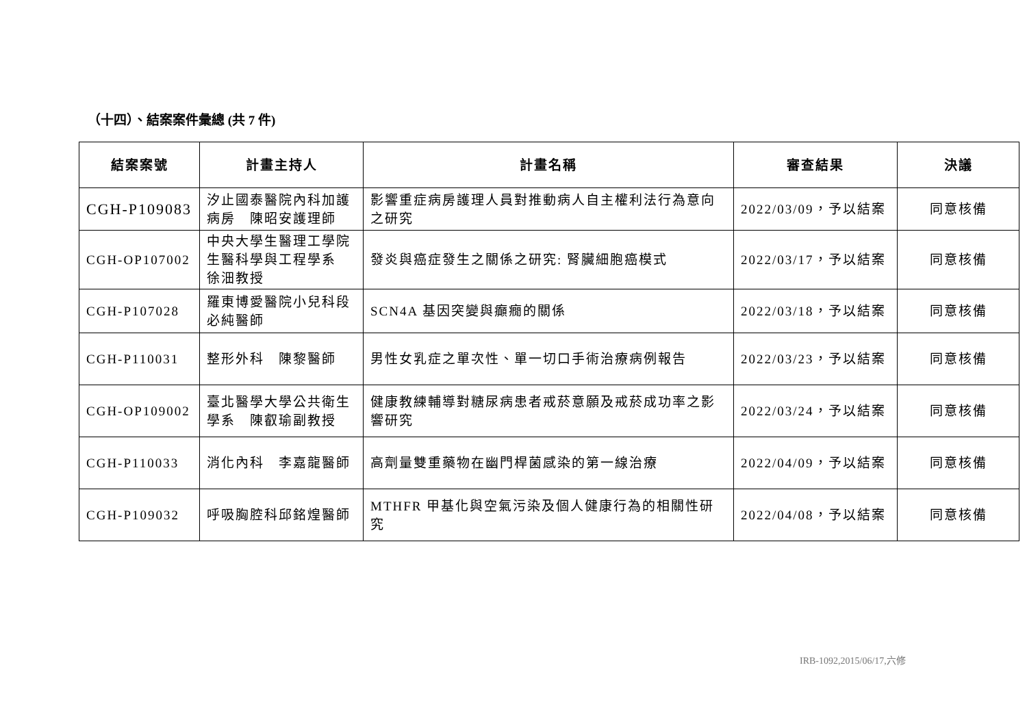（十四）、結案案件彙總 (共 7 件)
| 結案案號 | 計畫主持人 | 計畫名稱 | 審查結果 | 決議 |
| --- | --- | --- | --- | --- |
| CGH-P109083 | 汐止國泰醫院內科加護病房 陳昭安護理師 | 影響重症病房護理人員對推動病人自主權利法行為意向之研究 | 2022/03/09，予以結案 | 同意核備 |
| CGH-OP107002 | 中央大學生醫理工學院生醫科學與工程學系 徐沺教授 | 發炎與癌症發生之關係之研究: 腎臟細胞癌模式 | 2022/03/17，予以結案 | 同意核備 |
| CGH-P107028 | 羅東博愛醫院小兒科段必純醫師 | SCN4A 基因突變與癲癇的關係 | 2022/03/18，予以結案 | 同意核備 |
| CGH-P110031 | 整形外科 陳黎醫師 | 男性女乳症之單次性、單一切口手術治療病例報告 | 2022/03/23，予以結案 | 同意核備 |
| CGH-OP109002 | 臺北醫學大學公共衛生學系 陳叡瑜副教授 | 健康教練輔導對糖尿病患者戒菸意願及戒菸成功率之影響研究 | 2022/03/24，予以結案 | 同意核備 |
| CGH-P110033 | 消化內科 李嘉龍醫師 | 高劑量雙重藥物在幽門桿菌感染的第一線治療 | 2022/04/09，予以結案 | 同意核備 |
| CGH-P109032 | 呼吸胸腔科邱銘煌醫師 | MTHFR 甲基化與空氣污染及個人健康行為的相關性研究 | 2022/04/08，予以結案 | 同意核備 |
IRB-1092,2015/06/17,六修